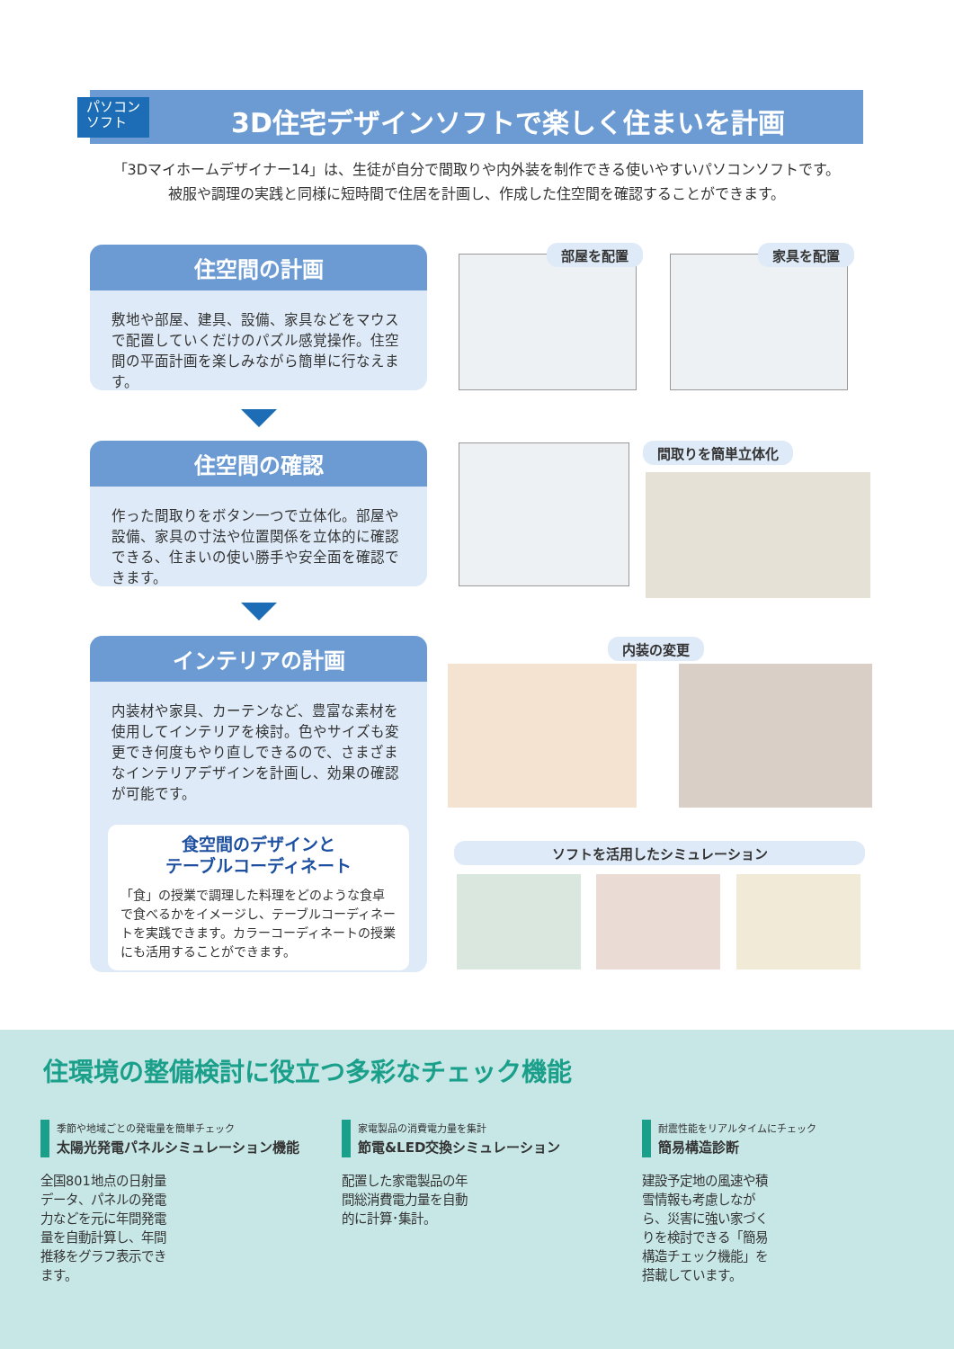パソコン
ソフト
3D住宅デザインソフトで楽しく住まいを計画
「3Dマイホームデザイナー14」は、生徒が自分で間取りや内外装を制作できる使いやすいパソコンソフトです。
被服や調理の実践と同様に短時間で住居を計画し、作成した住空間を確認することができます。
住空間の計画
敷地や部屋、建具、設備、家具などをマウスで配置していくだけのパズル感覚操作。住空間の平面計画を楽しみながら簡単に行なえます。
住空間の確認
作った間取りをボタン一つで立体化。部屋や設備、家具の寸法や位置関係を立体的に確認できる、住まいの使い勝手や安全面を確認できます。
インテリアの計画
内装材や家具、カーテンなど、豊富な素材を使用してインテリアを検討。色やサイズも変更でき何度もやり直しできるので、さまざまなインテリアデザインを計画し、効果の確認が可能です。
食空間のデザインと
テーブルコーディネート
「食」の授業で調理した料理をどのような食卓で食べるかをイメージし、テーブルコーディネートを実践できます。カラーコーディネートの授業にも活用することができます。
部屋を配置 家具を配置
間取りを簡単立体化
内装の変更
ソフトを活用したシミュレーション
住環境の整備検討に役立つ多彩なチェック機能
季節や地域ごとの発電量を簡単チェック
太陽光発電パネルシミュレーション機能
全国801地点の日射量データ、パネルの発電力などを元に年間発電量を自動計算し、年間推移をグラフ表示できます。
家電製品の消費電力量を集計
節電&LED交換シミュレーション
配置した家電製品の年間総消費電力量を自動的に計算･集計。
耐震性能をリアルタイムにチェック
簡易構造診断
建設予定地の風速や積雪情報も考慮しながら、災害に強い家づくりを検討できる「簡易構造チェック機能」を搭載しています。